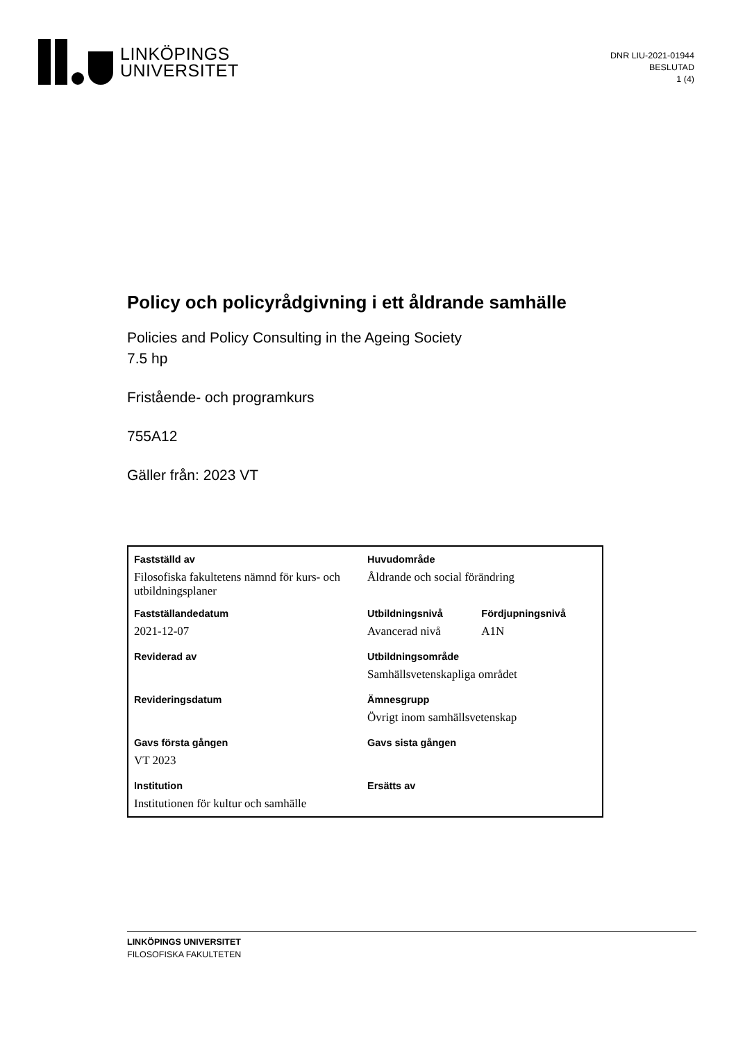LINKÖPINGS
UNIVERSITET
DNR LIU-2021-01944
BESLUTAD
1 (4)
Policy och policyrådgivning i ett åldrande samhälle
Policies and Policy Consulting in the Ageing Society
7.5 hp
Fristående- och programkurs
755A12
Gäller från: 2023 VT
| Fastställd av | Huvudområde | |
| Filosofiska fakultetens nämnd för kurs- och utbildningsplaner | Åldrande och social förändring | |
| Fastställandedatum | Utbildningsnivå | Fördjupningsnivå |
| 2021-12-07 | Avancerad nivå | A1N |
| Reviderad av | Utbildningsområde | |
| | Samhällsvetenskapliga området | |
| Revideringsdatum | Ämnesgrupp | |
| | Övrigt inom samhällsvetenskap | |
| Gavs första gången | Gavs sista gången | |
| VT 2023 | | |
| Institution | Ersätts av | |
| Institutionen för kultur och samhälle | | |
LINKÖPINGS UNIVERSITET
FILOSOFISKA FAKULTETEN